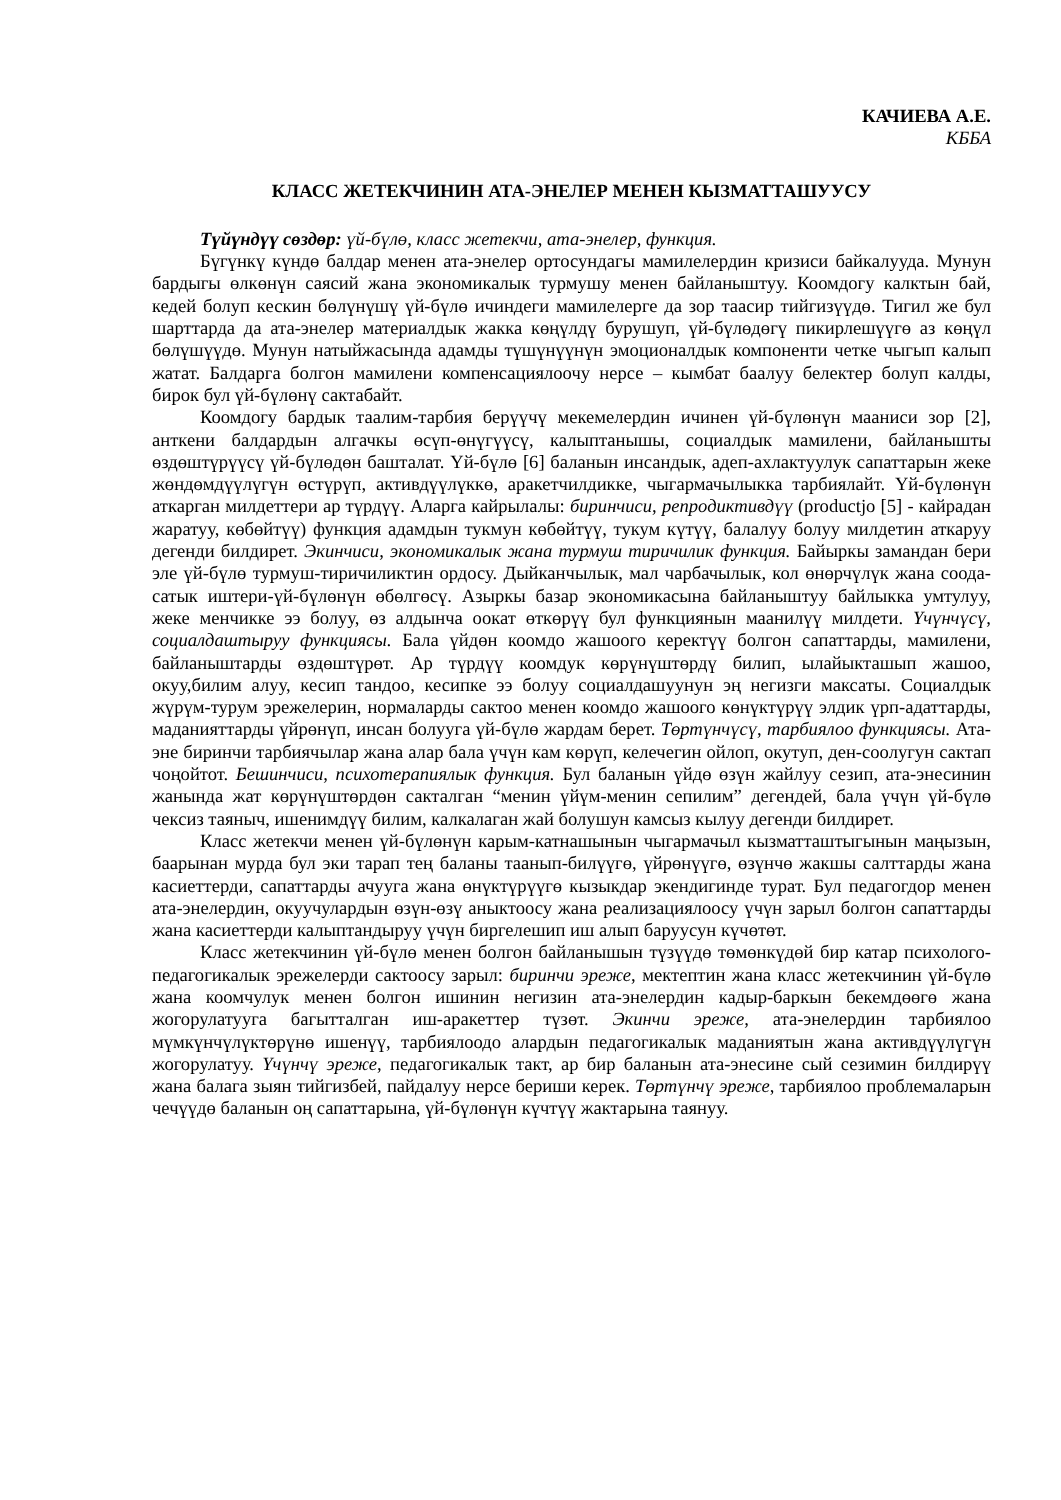КАЧИЕВА А.Е.
КББА
КЛАСС ЖЕТЕКЧИНИН АТА-ЭНЕЛЕР МЕНЕН КЫЗМАТТАШУУСУ
Түйүндүү сөздөр: үй-бүлө, класс жетекчи, ата-энелер, функция.
Бүгүнкү күндө балдар менен ата-энелер ортосундагы мамилелердин кризиси байкалууда. Мунун бардыгы өлкөнүн саясий жана экономикалык турмушу менен байланыштуу. Коомдогу калктын бай, кедей болуп кескин бөлүнүшү үй-бүлө ичиндеги мамилелерге да зор таасир тийгизүүдө. Тигил же бул шарттарда да ата-энелер материалдык жакка көңүлдү бурушуп, үй-бүлөдөгү пикирлешүүгө аз көңүл бөлүшүүдө. Мунун натыйжасында адамды түшүнүүнүн эмоционалдык компоненти четке чыгып калып жатат. Балдарга болгон мамилени компенсациялоочу нерсе – кымбат баалуу белектер болуп калды, бирок бул үй-бүлөнү сактабайт.
Коомдогу бардык таалим-тарбия берүүчү мекемелердин ичинен үй-бүлөнүн мааниси зор [2], анткени балдардын алгачкы өсүп-өнүгүүсү, калыптанышы, социалдык мамилени, байланышты өздөштүрүүсү үй-бүлөдөн башталат. Үй-бүлө [6] баланын инсандык, адеп-ахлактуулук сапаттарын жеке жөндөмдүүлүгүн өстүрүп, активдүүлүккө, аракетчилдикке, чыгармачылыкка тарбиялайт. Үй-бүлөнүн аткарган милдеттери ар түрдүү. Аларга кайрылалы: биринчиси, репродиктивдүү (productjo [5] - кайрадан жаратуу, көбөйтүү) функция адамдын тукмун көбөйтүү, тукум күтүү, балалуу болуу милдетин аткаруу дегенди билдирет. Экинчиси, экономикалык жана турмуш тиричилик функция. Байыркы замандан бери эле үй-бүлө турмуш-тиричиликтин ордосу. Дыйканчылык, мал чарбачылык, кол өнөрчүлүк жана соода-сатык иштери-үй-бүлөнүн өбөлгөсү. Азыркы базар экономикасына байланыштуу байлыкка умтулуу, жеке менчикке ээ болуу, өз алдынча оокат өткөрүү бул функциянын маанилүү милдети. Үчүнчүсү, социалдаштыруу функциясы. Бала үйдөн коомдо жашоого керектүү болгон сапаттарды, мамилени, байланыштарды өздөштүрөт. Ар түрдүү коомдук көрүнүштөрдү билип, ылайыкташып жашоо, окуу,билим алуу, кесип тандоо, кесипке ээ болуу социалдашуунун эң негизги максаты. Социалдык жүрүм-турум эрежелерин, нормаларды сактоо менен коомдо жашоого көнүктүрүү элдик үрп-адаттарды, маданияттарды үйрөнүп, инсан болууга үй-бүлө жардам берет. Төртүнчүсү, тарбиялоо функциясы. Ата-эне биринчи тарбиячылар жана алар бала үчүн кам көрүп, келечегин ойлоп, окутуп, ден-соолугун сактап чоңойтот. Бешинчиси, психотерапиялык функция. Бул баланын үйдө өзүн жайлуу сезип, ата-энесинин жанында жат көрүнүштөрдөн сакталган “менин үйүм-менин сепилим” дегендей, бала үчүн үй-бүлө чексиз таяныч, ишенимдүү билим, калкалаган жай болушун камсыз кылуу дегенди билдирет.
Класс жетекчи менен үй-бүлөнүн карым-катнашынын чыгармачыл кызматташтыгынын маңызын, баарынан мурда бул эки тарап тең баланы таанып-билүүгө, үйрөнүүгө, өзүнчө жакшы салттарды жана касиеттерди, сапаттарды ачууга жана өнүктүрүүгө кызыкдар экендигинде турат. Бул педагогдор менен ата-энелердин, окуучулардын өзүн-өзү аныктоосу жана реализациялоосу үчүн зарыл болгон сапаттарды жана касиеттерди калыптандыруу үчүн биргелешип иш алып баруусун күчөтөт.
Класс жетекчинин үй-бүлө менен болгон байланышын түзүүдө төмөнкүдөй бир катар психолого-педагогикалык эрежелерди сактоосу зарыл: биринчи эреже, мектептин жана класс жетекчинин үй-бүлө жана коомчулук менен болгон ишинин негизин ата-энелердин кадыр-баркын бекемдөөгө жана жогорулатууга багытталган иш-аракеттер түзөт. Экинчи эреже, ата-энелердин тарбиялоо мүмкүнчүлүктөрүнө ишенүү, тарбиялоодо алардын педагогикалык маданиятын жана активдүүлүгүн жогорулатуу. Үчүнчү эреже, педагогикалык такт, ар бир баланын ата-энесине сый сезимин билдирүү жана балага зыян тийгизбей, пайдалуу нерсе бериши керек. Төртүнчү эреже, тарбиялоо проблемаларын чечүүдө баланын оң сапаттарына, үй-бүлөнүн күчтүү жактарына таянуу.